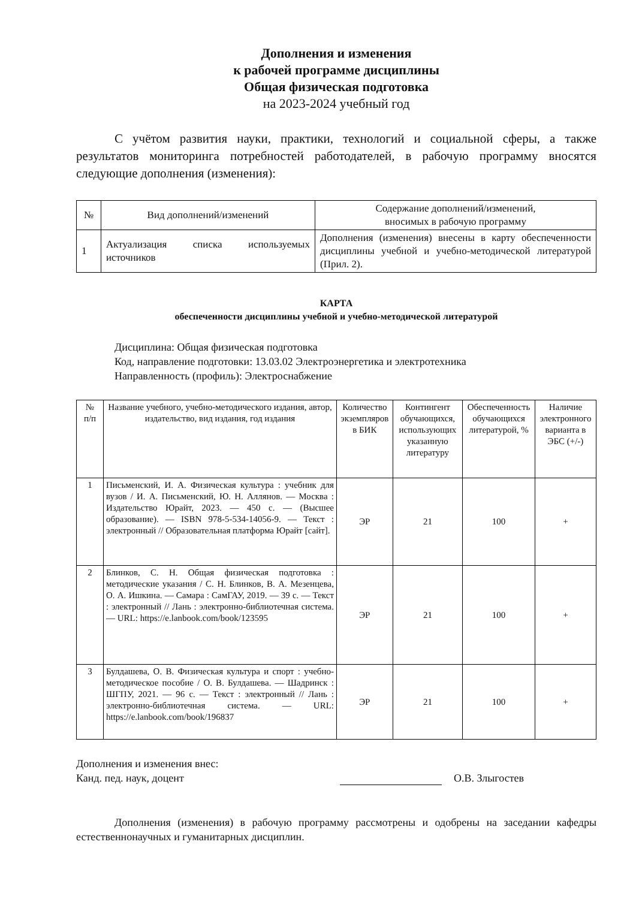Дополнения и изменения
к рабочей программе дисциплины
Общая физическая подготовка
на 2023-2024 учебный год
С учётом развития науки, практики, технологий и социальной сферы, а также результатов мониторинга потребностей работодателей, в рабочую программу вносятся следующие дополнения (изменения):
| № | Вид дополнений/изменений | Содержание дополнений/изменений, вносимых в рабочую программу |
| --- | --- | --- |
| 1 | Актуализация списка используемых источников | Дополнения (изменения) внесены в карту обеспеченности дисциплины учебной и учебно-методической литературой (Прил. 2). |
КАРТА
обеспеченности дисциплины учебной и учебно-методической литературой
Дисциплина: Общая физическая подготовка
Код, направление подготовки: 13.03.02 Электроэнергетика и электротехника
Направленность (профиль): Электроснабжение
| № п/п | Название учебного, учебно-методического издания, автор, издательство, вид издания, год издания | Количество экземпляров в БИК | Контингент обучающихся, использующих указанную литературу | Обеспеченность обучающихся литературой, % | Наличие электронного варианта в ЭБС (+/-) |
| --- | --- | --- | --- | --- | --- |
| 1 | Письменский, И. А. Физическая культура : учебник для вузов / И. А. Письменский, Ю. Н. Аллянов. — Москва : Издательство Юрайт, 2023. — 450 с. — (Высшее образование). — ISBN 978-5-534-14056-9. — Текст : электронный // Образовательная платформа Юрайт [сайт]. | ЭР | 21 | 100 | + |
| 2 | Блинков, С. Н. Общая физическая подготовка : методические указания / С. Н. Блинков, В. А. Мезенцева, О. А. Ишкина. — Самара : СамГАУ, 2019. — 39 с. — Текст : электронный // Лань : электронно-библиотечная система. — URL: https://e.lanbook.com/book/123595 | ЭР | 21 | 100 | + |
| 3 | Булдашева, О. В. Физическая культура и спорт : учебно-методическое пособие / О. В. Булдашева. — Шадринск : ШГПУ, 2021. — 96 с. — Текст : электронный // Лань : электронно-библиотечная система. — URL: https://e.lanbook.com/book/196837 | ЭР | 21 | 100 | + |
Дополнения и изменения внес:
Канд. пед. наук, доцент
О.В. Злыгостев
Дополнения (изменения) в рабочую программу рассмотрены и одобрены на заседании кафедры естественнонаучных и гуманитарных дисциплин.